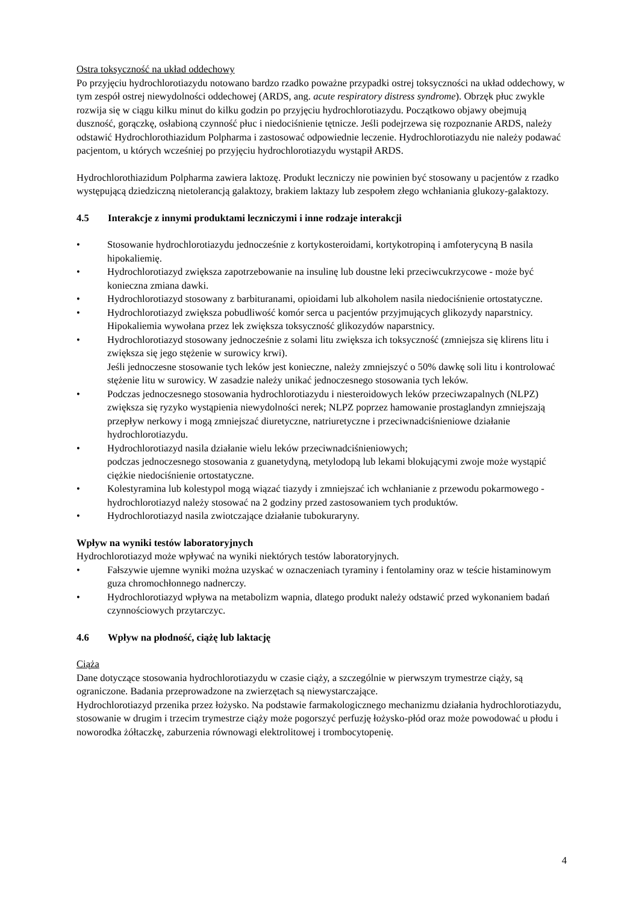Ostra toksyczność na układ oddechowy
Po przyjęciu hydrochlorotiazydu notowano bardzo rzadko poważne przypadki ostrej toksyczności na układ oddechowy, w tym zespół ostrej niewydolności oddechowej (ARDS, ang. acute respiratory distress syndrome). Obrzęk płuc zwykle rozwija się w ciągu kilku minut do kilku godzin po przyjęciu hydrochlorotiazydu. Początkowo objawy obejmują duszność, gorączkę, osłabioną czynność płuc i niedociśnienie tętnicze. Jeśli podejrzewa się rozpoznanie ARDS, należy odstawić Hydrochlorothiazidum Polpharma i zastosować odpowiednie leczenie. Hydrochlorotiazydu nie należy podawać pacjentom, u których wcześniej po przyjęciu hydrochlorotiazydu wystąpił ARDS.
Hydrochlorothiazidum Polpharma zawiera laktozę. Produkt leczniczy nie powinien być stosowany u pacjentów z rzadko występującą dziedziczną nietolerancją galaktozy, brakiem laktazy lub zespołem złego wchłaniania glukozy-galaktozy.
4.5 Interakcje z innymi produktami leczniczymi i inne rodzaje interakcji
• Stosowanie hydrochlorotiazydu jednocześnie z kortykosteroidami, kortykotropiną i amfoterycyną B nasila hipokaliemię.
• Hydrochlorotiazyd zwiększa zapotrzebowanie na insulinę lub doustne leki przeciwcukrzycowe - może być konieczna zmiana dawki.
• Hydrochlorotiazyd stosowany z barbituranami, opioidami lub alkoholem nasila niedociśnienie ortostatyczne.
• Hydrochlorotiazyd zwiększa pobudliwość komór serca u pacjentów przyjmujących glikozydy naparstnicy. Hipokaliemia wywołana przez lek zwiększa toksyczność glikozydów naparstnicy.
• Hydrochlorotiazyd stosowany jednocześnie z solami litu zwiększa ich toksyczność (zmniejsza się klirens litu i zwiększa się jego stężenie w surowicy krwi).
Jeśli jednoczesne stosowanie tych leków jest konieczne, należy zmniejszyć o 50% dawkę soli litu i kontrolować stężenie litu w surowicy. W zasadzie należy unikać jednoczesnego stosowania tych leków.
• Podczas jednoczesnego stosowania hydrochlorotiazydu i niesteroidowych leków przeciwzapalnych (NLPZ) zwiększa się ryzyko wystąpienia niewydolności nerek; NLPZ poprzez hamowanie prostaglandyn zmniejszają przepływ nerkowy i mogą zmniejszać diuretyczne, natriuretyczne i przeciwnadciśnieniowe działanie hydrochlorotiazydu.
• Hydrochlorotiazyd nasila działanie wielu leków przeciwnadciśnieniowych;
podczas jednoczesnego stosowania z guanetydyną, metylodopą lub lekami blokującymi zwoje może wystąpić ciężkie niedociśnienie ortostatyczne.
• Kolestyramina lub kolestypol mogą wiązać tiazydy i zmniejszać ich wchłanianie z przewodu pokarmowego - hydrochlorotiazyd należy stosować na 2 godziny przed zastosowaniem tych produktów.
• Hydrochlorotiazyd nasila zwiotczające działanie tubokuraryny.
Wpływ na wyniki testów laboratoryjnych
Hydrochlorotiazyd może wpływać na wyniki niektórych testów laboratoryjnych.
• Fałszywie ujemne wyniki można uzyskać w oznaczeniach tyraminy i fentolaminy oraz w teście histaminowym guza chromochłonnego nadnerczy.
• Hydrochlorotiazyd wpływa na metabolizm wapnia, dlatego produkt należy odstawić przed wykonaniem badań czynnościowych przytarczyc.
4.6 Wpływ na płodność, ciążę lub laktację
Ciąża
Dane dotyczące stosowania hydrochlorotiazydu w czasie ciąży, a szczególnie w pierwszym trymestrze ciąży, są ograniczone. Badania przeprowadzone na zwierzętach są niewystarczające.
Hydrochlorotiazyd przenika przez łożysko. Na podstawie farmakologicznego mechanizmu działania hydrochlorotiazydu, stosowanie w drugim i trzecim trymestrze ciąży może pogorszyć perfuzję łożysko-płód oraz może powodować u płodu i noworodka żółtaczkę, zaburzenia równowagi elektrolitowej i trombocytopenię.
4